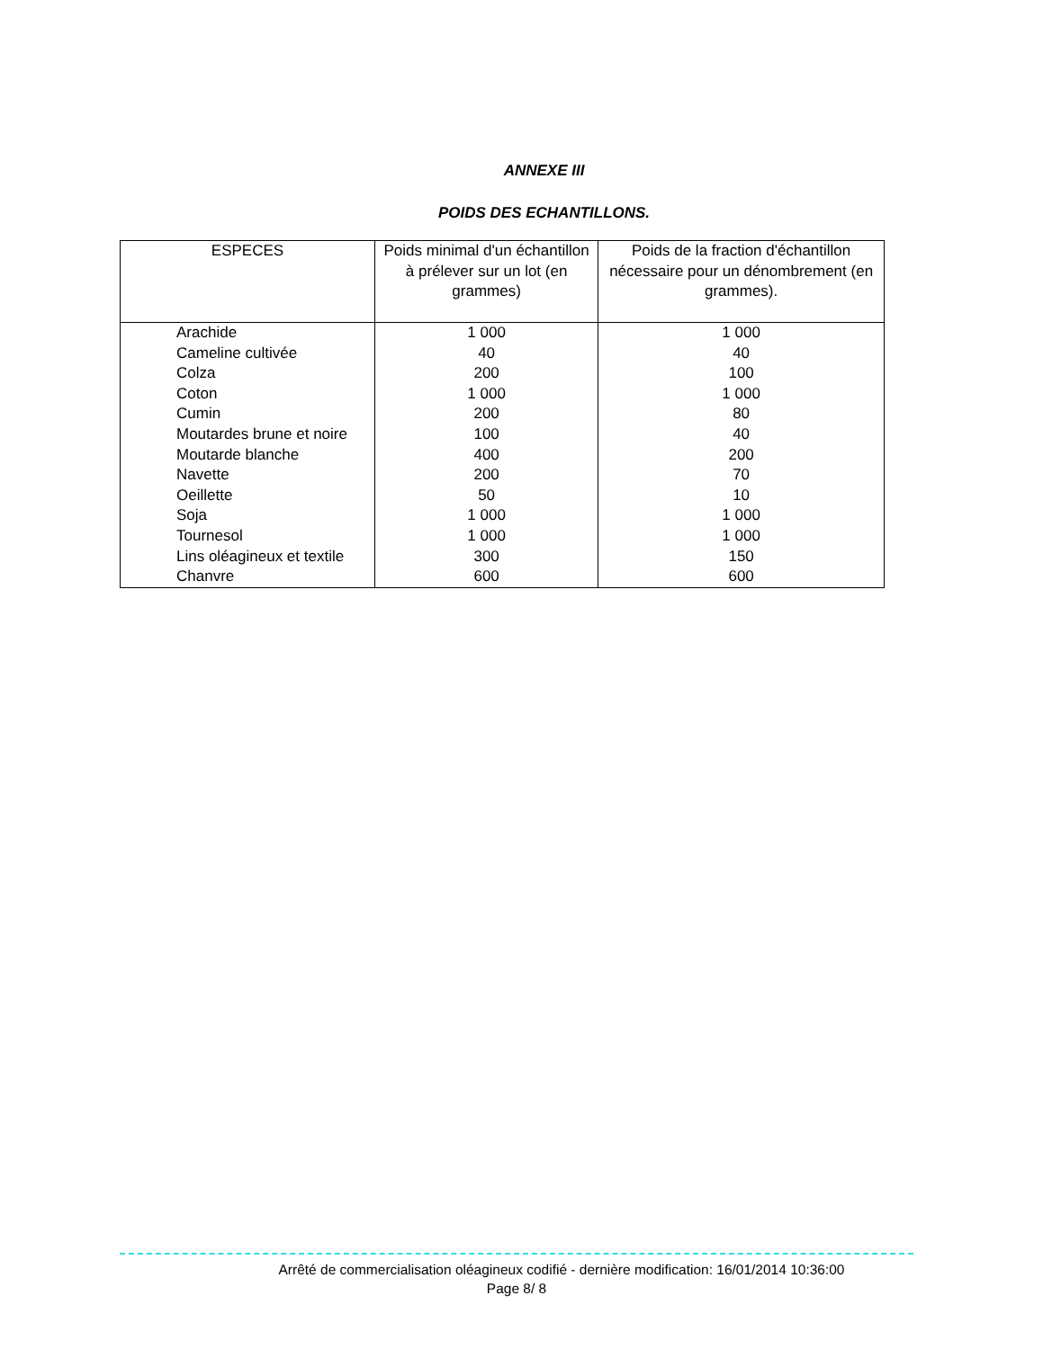ANNEXE III
POIDS DES ECHANTILLONS.
| ESPECES | Poids minimal d'un échantillon à prélever sur un lot (en grammes) | Poids de la fraction d'échantillon nécessaire pour un dénombrement (en grammes). |
| --- | --- | --- |
| Arachide | 1 000 | 1 000 |
| Cameline cultivée | 40 | 40 |
| Colza | 200 | 100 |
| Coton | 1 000 | 1 000 |
| Cumin | 200 | 80 |
| Moutardes brune et noire | 100 | 40 |
| Moutarde blanche | 400 | 200 |
| Navette | 200 | 70 |
| Oeillette | 50 | 10 |
| Soja | 1 000 | 1 000 |
| Tournesol | 1 000 | 1 000 |
| Lins oléagineux et textile | 300 | 150 |
| Chanvre | 600 | 600 |
Arrêté de commercialisation oléagineux codifié - dernière modification: 16/01/2014 10:36:00
Page 8/ 8